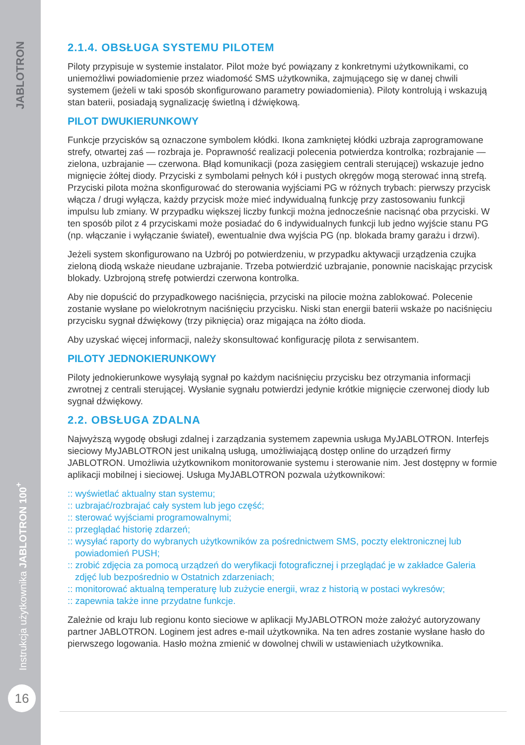JABLOTRON
Instrukcja użytkownika JABLOTRON 100<sup>+</sup>
16
2.1.4. OBSŁUGA SYSTEMU PILOTEM
Piloty przypisuje w systemie instalator. Pilot może być powiązany z konkretnymi użytkownikami, co uniemożliwi powiadomienie przez wiadomość SMS użytkownika, zajmującego się w danej chwili systemem (jeżeli w taki sposób skonfigurowano parametry powiadomienia). Piloty kontrolują i wskazują stan baterii, posiadają sygnalizację świetlną i dźwiękową.
PILOT DWUKIERUNKOWY
Funkcje przycisków są oznaczone symbolem kłódki. Ikona zamkniętej kłódki uzbraja zaprogramowane strefy, otwartej zaś — rozbraja je. Poprawność realizacji polecenia potwierdza kontrolka; rozbrajanie — zielona, uzbrajanie — czerwona. Błąd komunikacji (poza zasięgiem centrali sterującej) wskazuje jedno mignięcie żółtej diody. Przyciski z symbolami pełnych kół i pustych okręgów mogą sterować inną strefą. Przyciski pilota można skonfigurować do sterowania wyjściami PG w różnych trybach: pierwszy przycisk włącza / drugi wyłącza, każdy przycisk może mieć indywidualną funkcję przy zastosowaniu funkcji impulsu lub zmiany. W przypadku większej liczby funkcji można jednocześnie nacisnąć oba przyciski. W ten sposób pilot z 4 przyciskami może posiadać do 6 indywidualnych funkcji lub jedno wyjście stanu PG (np. włączanie i wyłączanie świateł), ewentualnie dwa wyjścia PG (np. blokada bramy garażu i drzwi).
Jeżeli system skonfigurowano na Uzbrój po potwierdzeniu, w przypadku aktywacji urządzenia czujka zieloną diodą wskaże nieudane uzbrajanie. Trzeba potwierdzić uzbrajanie, ponownie naciskając przycisk blokady. Uzbrojoną strefę potwierdzi czerwona kontrolka.
Aby nie dopuścić do przypadkowego naciśnięcia, przyciski na pilocie można zablokować. Polecenie zostanie wysłane po wielokrotnym naciśnięciu przycisku. Niski stan energii baterii wskaże po naciśnięciu przycisku sygnał dźwiękowy (trzy piknięcia) oraz migająca na żółto dioda.
Aby uzyskać więcej informacji, należy skonsultować konfigurację pilota z serwisantem.
PILOTY JEDNOKIERUNKOWY
Piloty jednokierunkowe wysyłają sygnał po każdym naciśnięciu przycisku bez otrzymania informacji zwrotnej z centrali sterującej. Wysłanie sygnału potwierdzi jedynie krótkie mignięcie czerwonej diody lub sygnał dźwiękowy.
2.2. OBSŁUGA ZDALNA
Najwyższą wygodę obsługi zdalnej i zarządzania systemem zapewnia usługa MyJABLOTRON. Interfejs sieciowy MyJABLOTRON jest unikalną usługą, umożliwiającą dostęp online do urządzeń firmy JABLOTRON. Umożliwia użytkownikom monitorowanie systemu i sterowanie nim. Jest dostępny w formie aplikacji mobilnej i sieciowej. Usługa MyJABLOTRON pozwala użytkownikowi:
:: wyświetlać aktualny stan systemu;
:: uzbrajać/rozbrajać cały system lub jego część;
:: sterować wyjściami programowalnymi;
:: przeglądać historię zdarzeń;
:: wysyłać raporty do wybranych użytkowników za pośrednictwem SMS, poczty elektronicznej lub powiadomień PUSH;
:: zrobić zdjęcia za pomocą urządzeń do weryfikacji fotograficznej i przeglądać je w zakładce Galeria zdjęć lub bezpośrednio w Ostatnich zdarzeniach;
:: monitorować aktualną temperaturę lub zużycie energii, wraz z historią w postaci wykresów;
:: zapewnia także inne przydatne funkcje.
Zależnie od kraju lub regionu konto sieciowe w aplikacji MyJABLOTRON może założyć autoryzowany partner JABLOTRON. Loginem jest adres e-mail użytkownika. Na ten adres zostanie wysłane hasło do pierwszego logowania. Hasło można zmienić w dowolnej chwili w ustawieniach użytkownika.